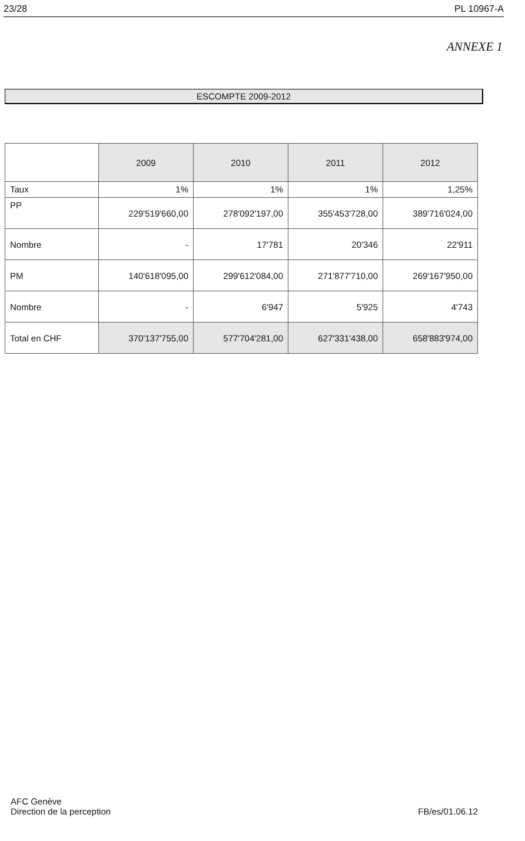23/28 PL 10967-A
ANNEXE 1
ESCOMPTE 2009-2012
| | 2009 | 2010 | 2011 | 2012 |
| --- | --- | --- | --- | --- |
| Taux | 1% | 1% | 1% | 1,25% |
| PP | 229'519'660,00 | 278'092'197,00 | 355'453'728,00 | 389'716'024,00 |
| Nombre | - | 17'781 | 20'346 | 22'911 |
| PM | 140'618'095,00 | 299'612'084,00 | 271'877'710,00 | 269'167'950,00 |
| Nombre | - | 6'947 | 5'925 | 4'743 |
| Total en CHF | 370'137'755,00 | 577'704'281,00 | 627'331'438,00 | 658'883'974,00 |
AFC Genève
Direction de la perception
FB/es/01.06.12